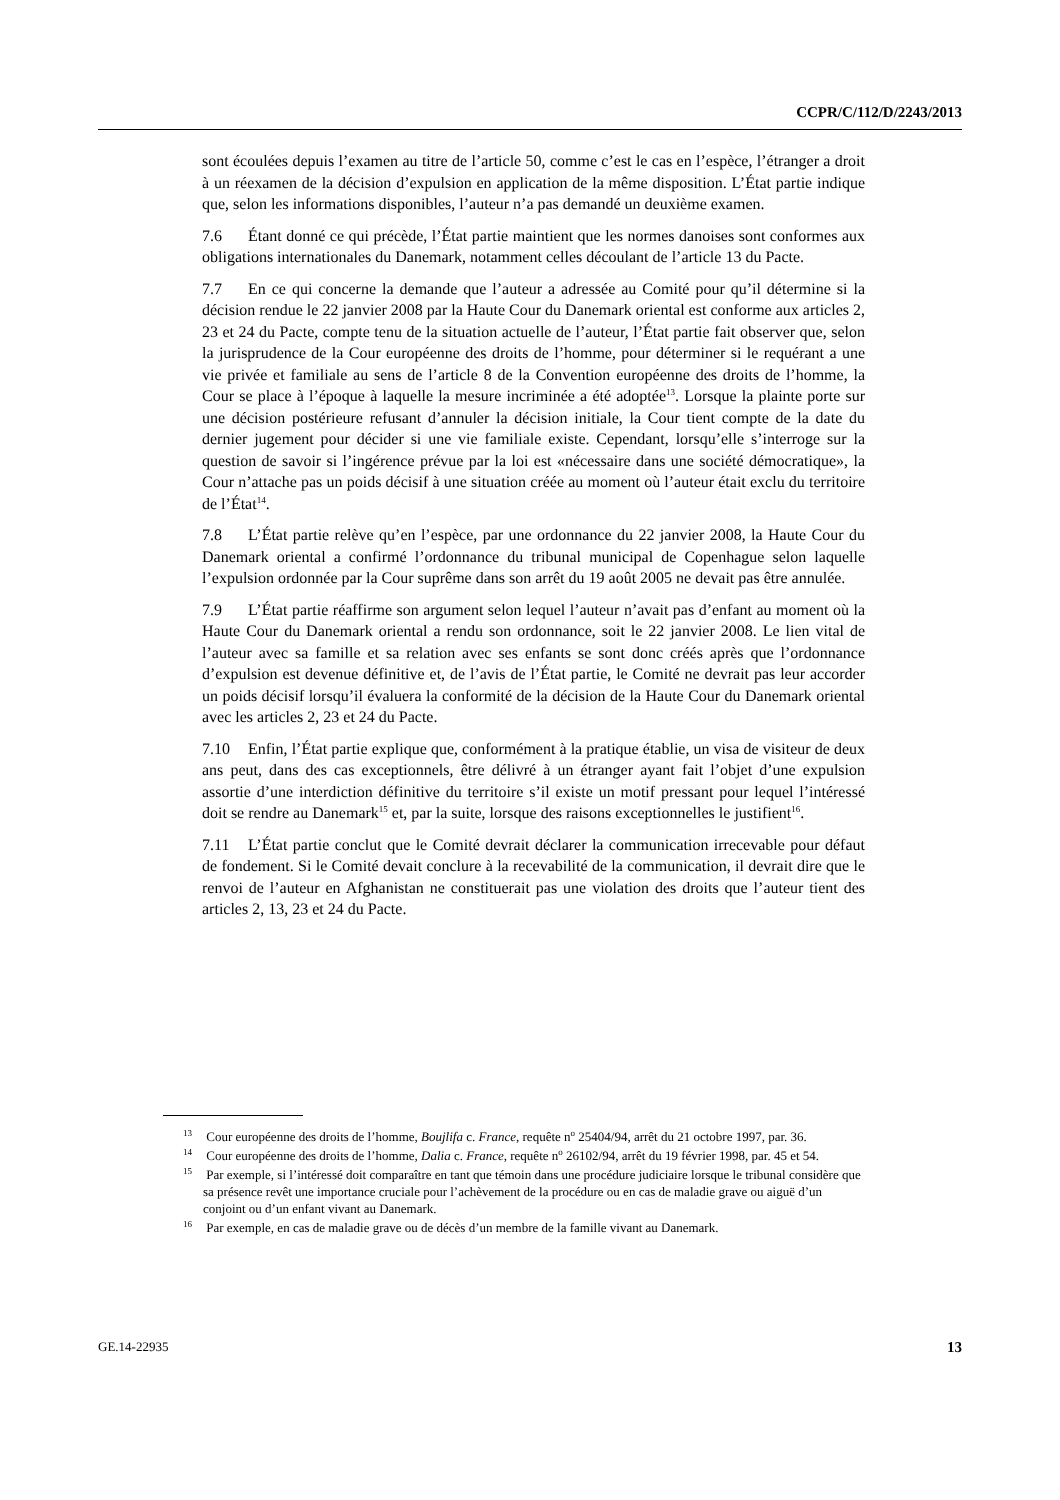CCPR/C/112/D/2243/2013
sont écoulées depuis l’examen au titre de l’article 50, comme c’est le cas en l’espèce, l’étranger a droit à un réexamen de la décision d’expulsion en application de la même disposition. L’État partie indique que, selon les informations disponibles, l’auteur n’a pas demandé un deuxième examen.
7.6 Étant donné ce qui précède, l’État partie maintient que les normes danoises sont conformes aux obligations internationales du Danemark, notamment celles découlant de l’article 13 du Pacte.
7.7 En ce qui concerne la demande que l’auteur a adressée au Comité pour qu’il détermine si la décision rendue le 22 janvier 2008 par la Haute Cour du Danemark oriental est conforme aux articles 2, 23 et 24 du Pacte, compte tenu de la situation actuelle de l’auteur, l’État partie fait observer que, selon la jurisprudence de la Cour européenne des droits de l’homme, pour déterminer si le requérant a une vie privée et familiale au sens de l’article 8 de la Convention européenne des droits de l’homme, la Cour se place à l’époque à laquelle la mesure incriminée a été adoptée<sup>13</sup>. Lorsque la plainte porte sur une décision postérieure refusant d’annuler la décision initiale, la Cour tient compte de la date du dernier jugement pour décider si une vie familiale existe. Cependant, lorsqu’elle s’interroge sur la question de savoir si l’ingérence prévue par la loi est «nécessaire dans une société démocratique», la Cour n’attache pas un poids décisif à une situation créée au moment où l’auteur était exclu du territoire de l’État<sup>14</sup>.
7.8 L’État partie relève qu’en l’espèce, par une ordonnance du 22 janvier 2008, la Haute Cour du Danemark oriental a confirmé l’ordonnance du tribunal municipal de Copenhague selon laquelle l’expulsion ordonnée par la Cour suprême dans son arrêt du 19 août 2005 ne devait pas être annulée.
7.9 L’État partie réaffirme son argument selon lequel l’auteur n’avait pas d’enfant au moment où la Haute Cour du Danemark oriental a rendu son ordonnance, soit le 22 janvier 2008. Le lien vital de l’auteur avec sa famille et sa relation avec ses enfants se sont donc créés après que l’ordonnance d’expulsion est devenue définitive et, de l’avis de l’État partie, le Comité ne devrait pas leur accorder un poids décisif lorsqu’il évaluera la conformité de la décision de la Haute Cour du Danemark oriental avec les articles 2, 23 et 24 du Pacte.
7.10 Enfin, l’État partie explique que, conformément à la pratique établie, un visa de visiteur de deux ans peut, dans des cas exceptionnels, être délivré à un étranger ayant fait l’objet d’une expulsion assortie d’une interdiction définitive du territoire s’il existe un motif pressant pour lequel l’intéressé doit se rendre au Danemark<sup>15</sup> et, par la suite, lorsque des raisons exceptionnelles le justifient<sup>16</sup>.
7.11 L’État partie conclut que le Comité devrait déclarer la communication irrecevable pour défaut de fondement. Si le Comité devait conclure à la recevabilité de la communication, il devrait dire que le renvoi de l’auteur en Afghanistan ne constituerait pas une violation des droits que l’auteur tient des articles 2, 13, 23 et 24 du Pacte.
<sup>13</sup> Cour européenne des droits de l’homme, Boujlifa c. France, requête n<sup>o</sup> 25404/94, arrêt du 21 octobre 1997, par. 36.
<sup>14</sup> Cour européenne des droits de l’homme, Dalia c. France, requête n<sup>o</sup> 26102/94, arrêt du 19 février 1998, par. 45 et 54.
<sup>15</sup> Par exemple, si l’intéressé doit comparaître en tant que témoin dans une procédure judiciaire lorsque le tribunal considère que sa présence revêt une importance cruciale pour l’achèvement de la procédure ou en cas de maladie grave ou aiguë d’un conjoint ou d’un enfant vivant au Danemark.
<sup>16</sup> Par exemple, en cas de maladie grave ou de décès d’un membre de la famille vivant au Danemark.
GE.14-22935 13